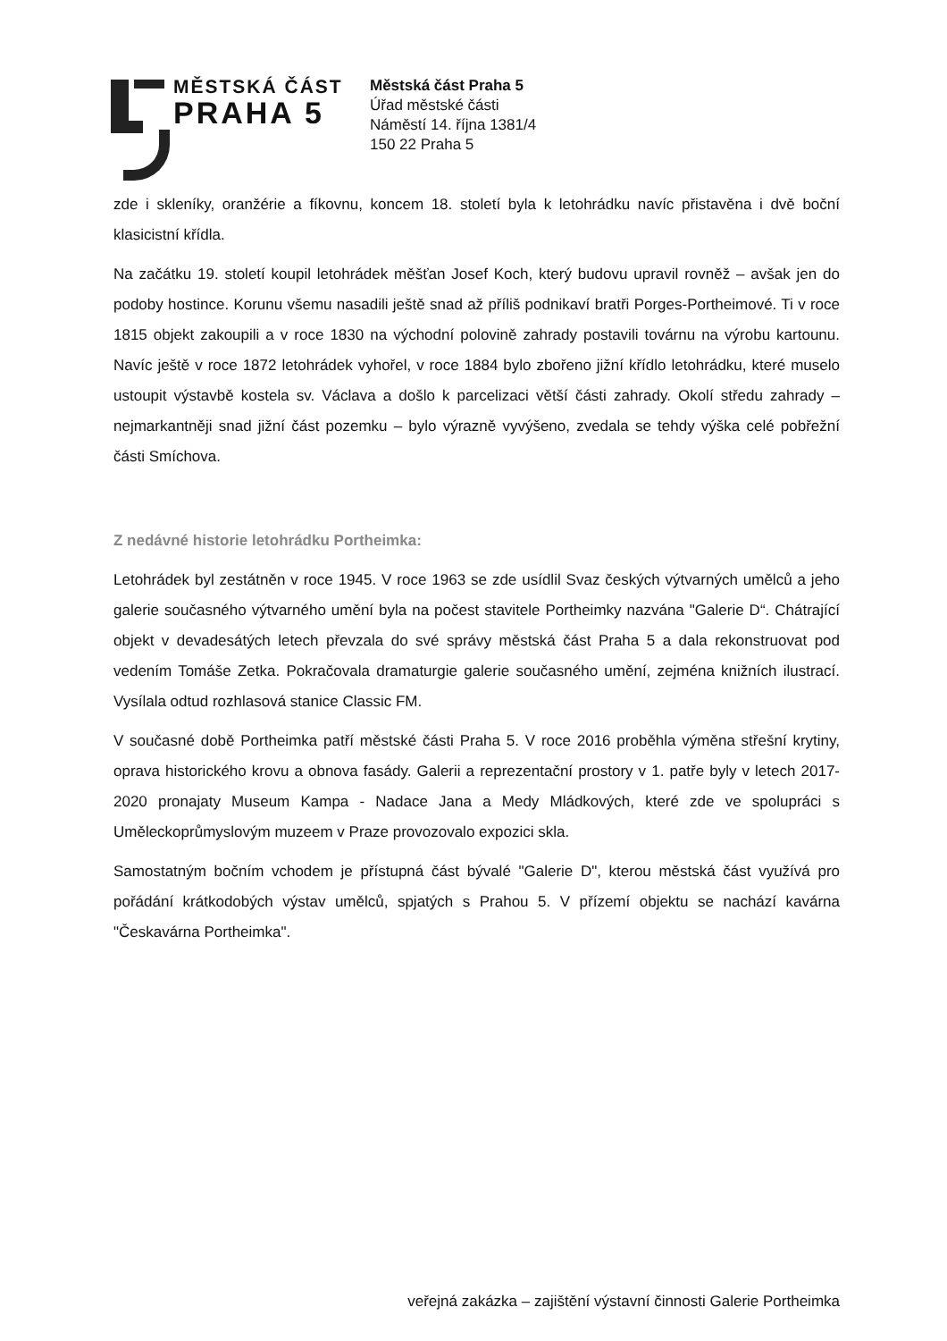MĚSTSKÁ ČÁST
PRAHA 5
Městská část Praha 5
Úřad městské části
Náměstí 14. října 1381/4
150 22 Praha 5
zde i skleníky, oranžérie a fíkovnu, koncem 18. století byla k letohrádku navíc přistavěna i dvě boční klasicistní křídla.
Na začátku 19. století koupil letohrádek měšťan Josef Koch, který budovu upravil rovněž – avšak jen do podoby hostince. Korunu všemu nasadili ještě snad až příliš podnikaví bratři Porges-Portheimové. Ti v roce 1815 objekt zakoupili a v roce 1830 na východní polovině zahrady postavili továrnu na výrobu kartounu. Navíc ještě v roce 1872 letohrádek vyhořel, v roce 1884 bylo zbořeno jižní křídlo letohrádku, které muselo ustoupit výstavbě kostela sv. Václava a došlo k parcelizaci větší části zahrady. Okolí středu zahrady – nejmarkantněji snad jižní část pozemku – bylo výrazně vyvýšeno, zvedala se tehdy výška celé pobřežní části Smíchova.
Z nedávné historie letohrádku Portheimka:
Letohrádek byl zestátněn v roce 1945. V roce 1963 se zde usídlil Svaz českých výtvarných umělců a jeho galerie současného výtvarného umění byla na počest stavitele Portheimky nazvána "Galerie D“. Chátrající objekt v devadesátých letech převzala do své správy městská část Praha 5 a dala rekonstruovat pod vedením Tomáše Zetka. Pokračovala dramaturgie galerie současného umění, zejména knižních ilustrací. Vysílala odtud rozhlasová stanice Classic FM.
V současné době Portheimka patří městské části Praha 5. V roce 2016 proběhla výměna střešní krytiny, oprava historického krovu a obnova fasády. Galerii a reprezentační prostory v 1. patře byly v letech 2017-2020 pronajaty Museum Kampa - Nadace Jana a Medy Mládkových, které zde ve spolupráci s Uměleckoprůmyslovým muzeem v Praze provozovalo expozici skla.
Samostatným bočním vchodem je přístupná část bývalé "Galerie D", kterou městská část využívá pro pořádání krátkodobých výstav umělců, spjatých s Prahou 5. V přízemí objektu se nachází kavárna "Českavárna Portheimka".
veřejná zakázka – zajištění výstavní činnosti Galerie Portheimka